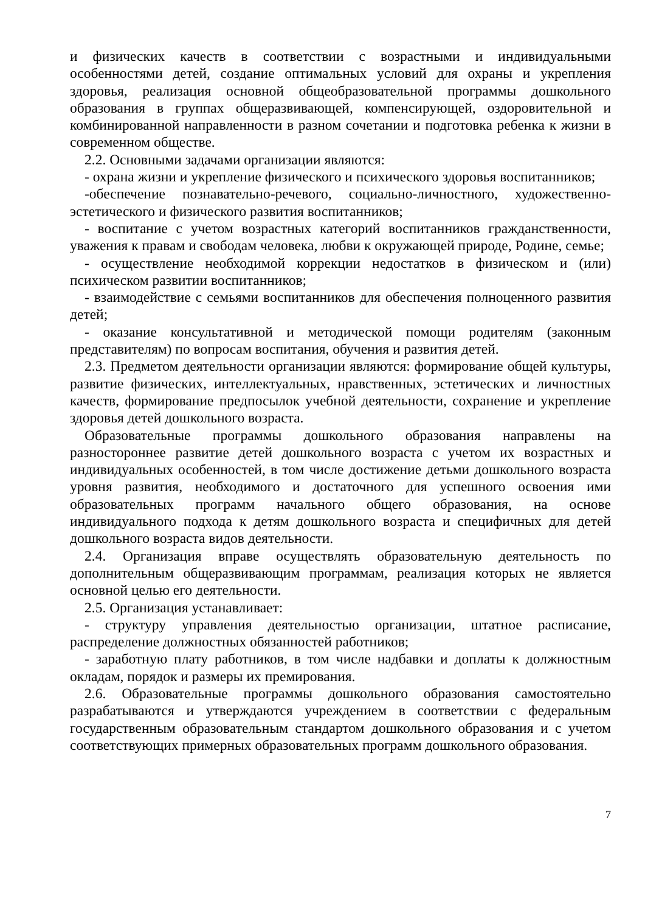и физических качеств в соответствии с возрастными и индивидуальными особенностями детей, создание оптимальных условий для охраны и укрепления здоровья, реализация основной общеобразовательной программы дошкольного образования в группах общеразвивающей, компенсирующей, оздоровительной и комбинированной направленности в разном сочетании и подготовка ребенка к жизни в современном обществе.
2.2. Основными задачами организации являются:
- охрана жизни и укрепление физического и психического здоровья воспитанников;
-обеспечение познавательно-речевого, социально-личностного, художественно-эстетического и физического развития воспитанников;
- воспитание с учетом возрастных категорий воспитанников гражданственности, уважения к правам и свободам человека, любви к окружающей природе, Родине, семье;
- осуществление необходимой коррекции недостатков в физическом и (или) психическом развитии воспитанников;
- взаимодействие с семьями воспитанников для обеспечения полноценного развития детей;
- оказание консультативной и методической помощи родителям (законным представителям) по вопросам воспитания, обучения и развития детей.
2.3. Предметом деятельности организации являются: формирование общей культуры, развитие физических, интеллектуальных, нравственных, эстетических и личностных качеств, формирование предпосылок учебной деятельности, сохранение и укрепление здоровья детей дошкольного возраста.
Образовательные программы дошкольного образования направлены на разностороннее развитие детей дошкольного возраста с учетом их возрастных и индивидуальных особенностей, в том числе достижение детьми дошкольного возраста уровня развития, необходимого и достаточного для успешного освоения ими образовательных программ начального общего образования, на основе индивидуального подхода к детям дошкольного возраста и специфичных для детей дошкольного возраста видов деятельности.
2.4. Организация вправе осуществлять образовательную деятельность по дополнительным общеразвивающим программам, реализация которых не является основной целью его деятельности.
2.5. Организация устанавливает:
- структуру управления деятельностью организации, штатное расписание, распределение должностных обязанностей работников;
- заработную плату работников, в том числе надбавки и доплаты к должностным окладам, порядок и размеры их премирования.
2.6. Образовательные программы дошкольного образования самостоятельно разрабатываются и утверждаются учреждением в соответствии с федеральным государственным образовательным стандартом дошкольного образования и с учетом соответствующих примерных образовательных программ дошкольного образования.
7